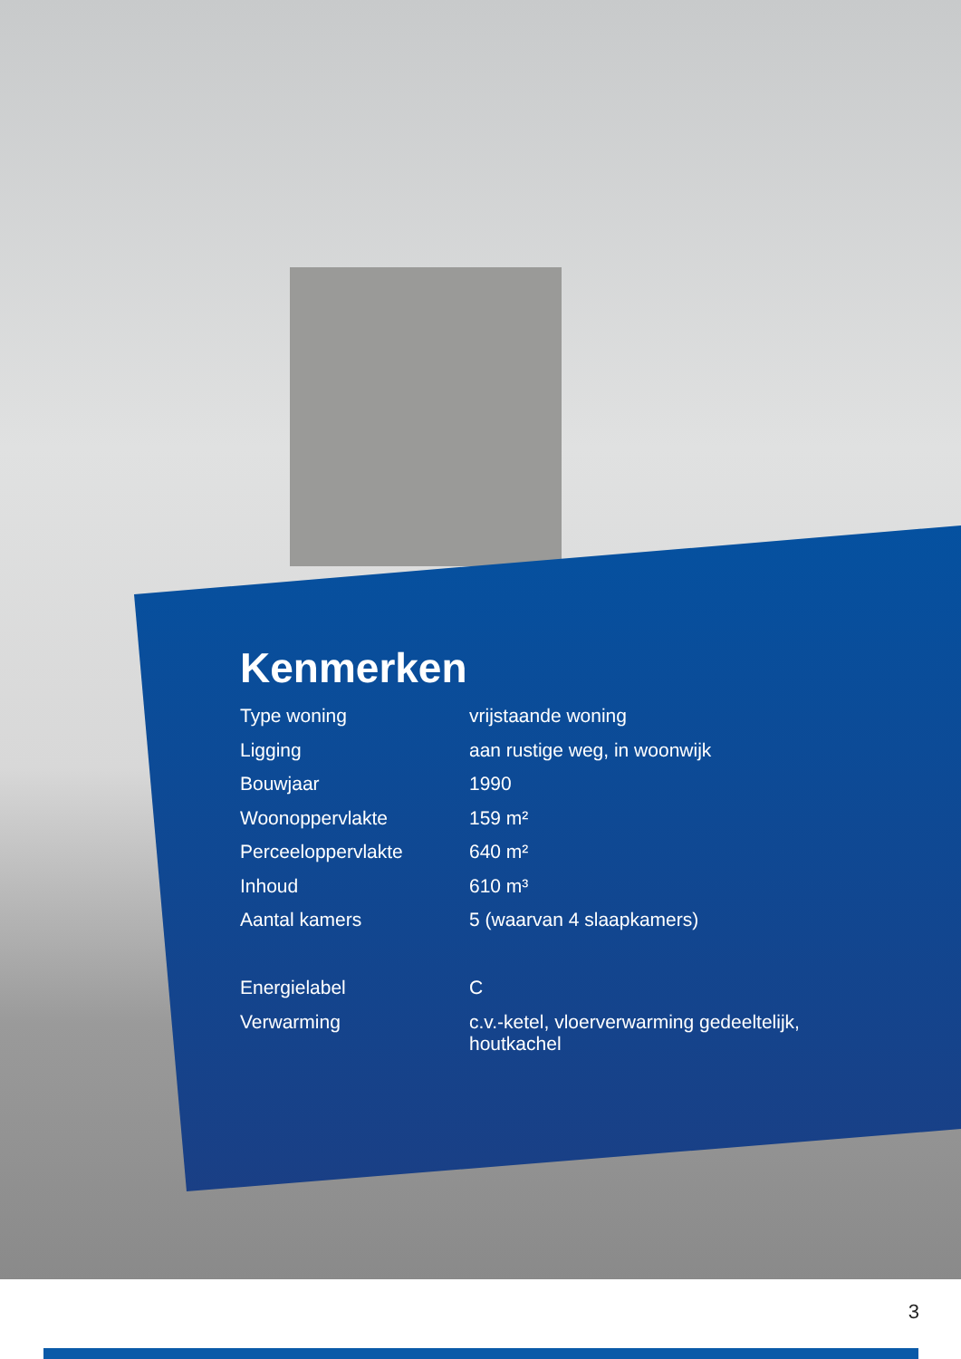Kenmerken
| Type woning | vrijstaande woning |
| Ligging | aan rustige weg, in woonwijk |
| Bouwjaar | 1990 |
| Woonoppervlakte | 159 m² |
| Perceeloppervlakte | 640 m² |
| Inhoud | 610 m³ |
| Aantal kamers | 5 (waarvan 4 slaapkamers) |
| Energielabel | C |
| Verwarming | c.v.-ketel, vloerverwarming gedeeltelijk, houtkachel |
3